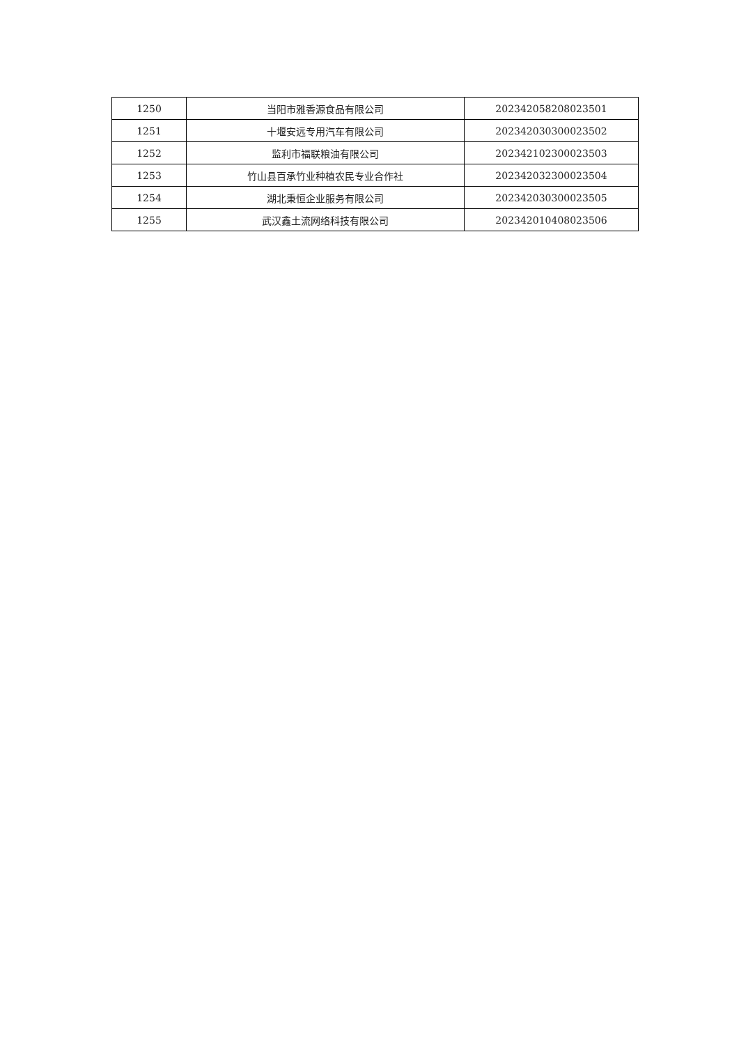| 1250 | 当阳市雅香源食品有限公司 | 202342058208023501 |
| 1251 | 十堰安远专用汽车有限公司 | 202342030300023502 |
| 1252 | 监利市福联粮油有限公司 | 202342102300023503 |
| 1253 | 竹山县百承竹业种植农民专业合作社 | 202342032300023504 |
| 1254 | 湖北秉恒企业服务有限公司 | 202342030300023505 |
| 1255 | 武汉鑫土流网络科技有限公司 | 202342010408023506 |